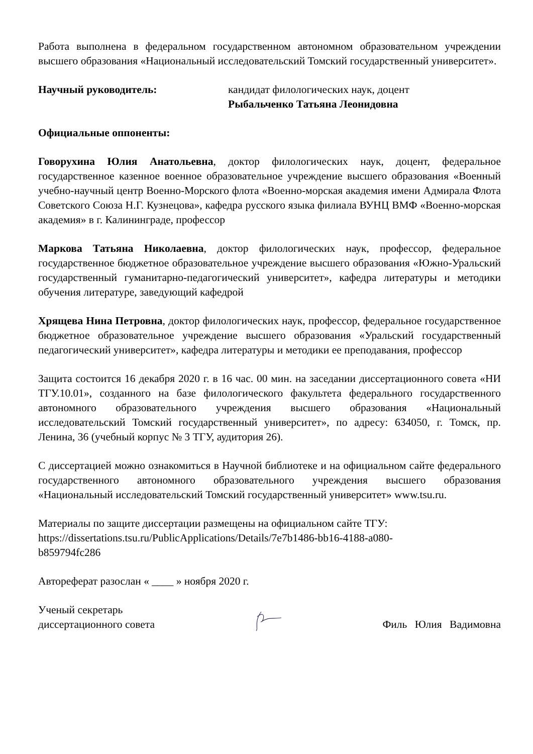Работа выполнена в федеральном государственном автономном образовательном учреждении высшего образования «Национальный исследовательский Томский государственный университет».
Научный руководитель: кандидат филологических наук, доцент
Рыбальченко Татьяна Леонидовна
Официальные оппоненты:
Говорухина Юлия Анатольевна, доктор филологических наук, доцент, федеральное государственное казенное военное образовательное учреждение высшего образования «Военный учебно-научный центр Военно-Морского флота «Военно-морская академия имени Адмирала Флота Советского Союза Н.Г. Кузнецова», кафедра русского языка филиала ВУНЦ ВМФ «Военно-морская академия» в г. Калининграде, профессор
Маркова Татьяна Николаевна, доктор филологических наук, профессор, федеральное государственное бюджетное образовательное учреждение высшего образования «Южно-Уральский государственный гуманитарно-педагогический университет», кафедра литературы и методики обучения литературе, заведующий кафедрой
Хрящева Нина Петровна, доктор филологических наук, профессор, федеральное государственное бюджетное образовательное учреждение высшего образования «Уральский государственный педагогический университет», кафедра литературы и методики ее преподавания, профессор
Защита состоится 16 декабря 2020 г. в 16 час. 00 мин. на заседании диссертационного совета «НИ ТГУ.10.01», созданного на базе филологического факультета федерального государственного автономного образовательного учреждения высшего образования «Национальный исследовательский Томский государственный университет», по адресу: 634050, г. Томск, пр. Ленина, 36 (учебный корпус № 3 ТГУ, аудитория 26).
С диссертацией можно ознакомиться в Научной библиотеке и на официальном сайте федерального государственного автономного образовательного учреждения высшего образования «Национальный исследовательский Томский государственный университет» www.tsu.ru.
Материалы по защите диссертации размещены на официальном сайте ТГУ:
https://dissertations.tsu.ru/PublicApplications/Details/7e7b1486-bb16-4188-a080-
b859794fc286
Автореферат разослан « ____ » ноября 2020 г.
Ученый секретарь
диссертационного совета
Филь Юлия Вадимовна